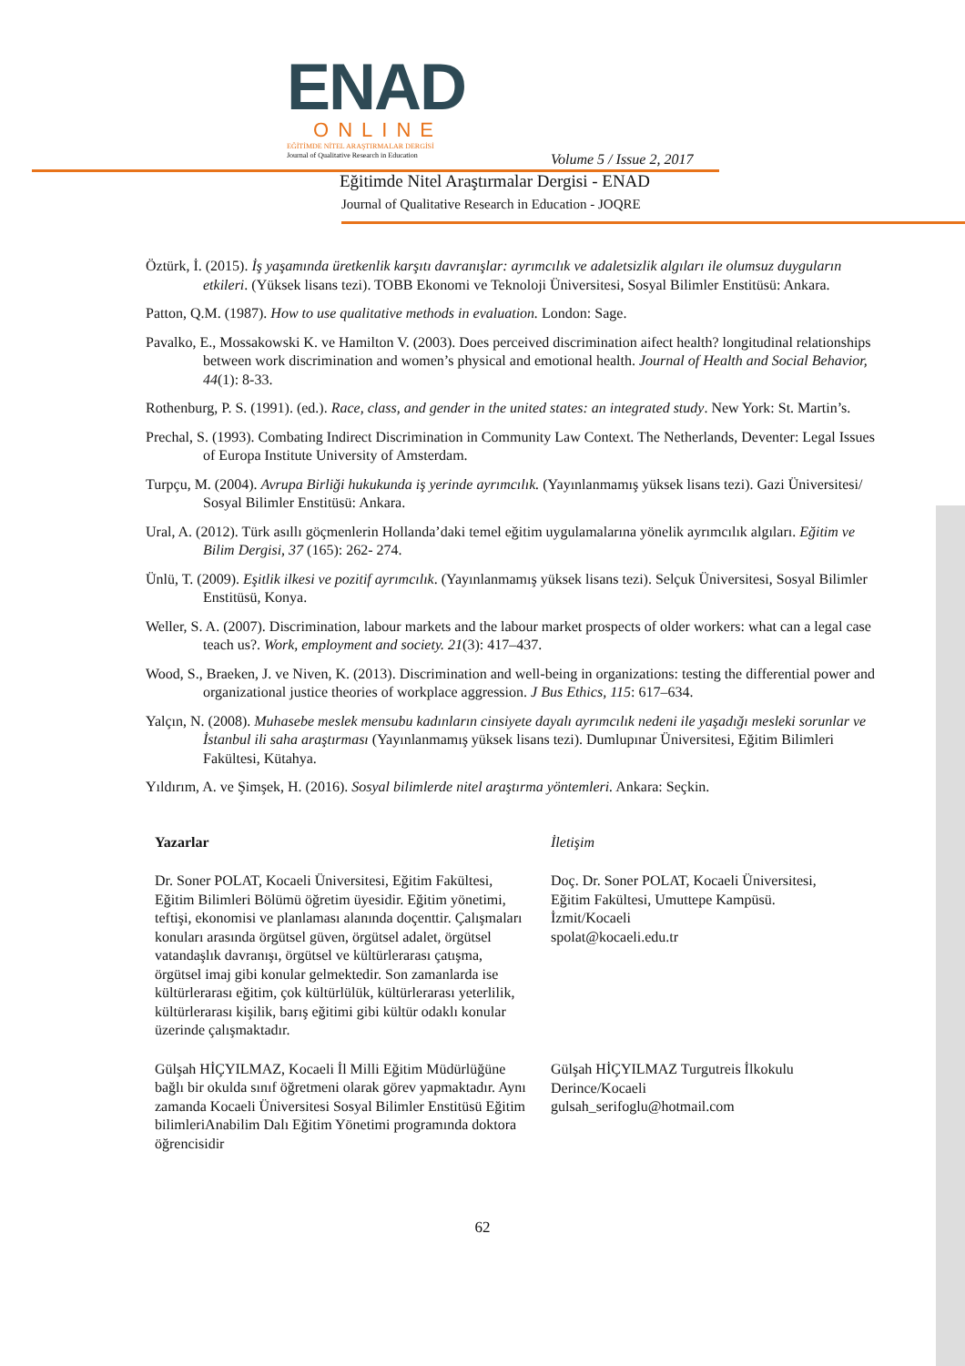ENAD
ONLINE
EĞİTİMDE NİTEL ARAŞTIRMALAR DERGİSİ
Journal of Qualitative Research in Education
Volume 5 / Issue 2, 2017
Eğitimde Nitel Araştırmalar Dergisi - ENAD
Journal of Qualitative Research in Education - JOQRE
Öztürk, İ. (2015). İş yaşamında üretkenlik karşıtı davranışlar: ayrımcılık ve adaletsizlik algıları ile olumsuz duyguların etkileri. (Yüksek lisans tezi). TOBB Ekonomi ve Teknoloji Üniversitesi, Sosyal Bilimler Enstitüsü: Ankara.
Patton, Q.M. (1987). How to use qualitative methods in evaluation. London: Sage.
Pavalko, E., Mossakowski K. ve Hamilton V. (2003). Does perceived discrimination aifect health? longitudinal relationships between work discrimination and women’s physical and emotional health. Journal of Health and Social Behavior, 44(1): 8-33.
Rothenburg, P. S. (1991). (ed.). Race, class, and gender in the united states: an integrated study. New York: St. Martin’s.
Prechal, S. (1993). Combating Indirect Discrimination in Community Law Context. The Netherlands, Deventer: Legal Issues of Europa Institute University of Amsterdam.
Turpçu, M. (2004). Avrupa Birliği hukukunda iş yerinde ayrımcılık. (Yayınlanmamış yüksek lisans tezi). Gazi Üniversitesi/ Sosyal Bilimler Enstitüsü: Ankara.
Ural, A. (2012). Türk asıllı göçmenlerin Hollanda’daki temel eğitim uygulamalarına yönelik ayrımcılık algıları. Eğitim ve Bilim Dergisi, 37 (165): 262- 274.
Ünlü, T. (2009). Eşitlik ilkesi ve pozitif ayrımcılık. (Yayınlanmamış yüksek lisans tezi). Selçuk Üniversitesi, Sosyal Bilimler Enstitüsü, Konya.
Weller, S. A. (2007). Discrimination, labour markets and the labour market prospects of older workers: what can a legal case teach us?. Work, employment and society. 21(3): 417–437.
Wood, S., Braeken, J. ve Niven, K. (2013). Discrimination and well-being in organizations: testing the differential power and organizational justice theories of workplace aggression. J Bus Ethics, 115: 617–634.
Yalçın, N. (2008). Muhasebe meslek mensubu kadınların cinsiyete dayalı ayrımcılık nedeni ile yaşadığı mesleki sorunlar ve İstanbul ili saha araştırması (Yayınlanmamış yüksek lisans tezi). Dumlupınar Üniversitesi, Eğitim Bilimleri Fakültesi, Kütahya.
Yıldırım, A. ve Şimşek, H. (2016). Sosyal bilimlerde nitel araştırma yöntemleri. Ankara: Seçkin.
Yazarlar
Dr. Soner POLAT, Kocaeli Üniversitesi, Eğitim Fakültesi, Eğitim Bilimleri Bölümü öğretim üyesidir. Eğitim yönetimi, teftişi, ekonomisi ve planlaması alanında doçenttir. Çalışmaları konuları arasında örgütsel güven, örgütsel adalet, örgütsel vatandaşlık davranışı, örgütsel ve kültürlerarası çatışma, örgütsel imaj gibi konular gelmektedir. Son zamanlarda ise kültürlerarası eğitim, çok kültürlülük, kültürlerarası yeterlilik, kültürlerarası kişilik, barış eğitimi gibi kültür odaklı konular üzerinde çalışmaktadır.
Gülşah HİÇYILMAZ, Kocaeli İl Milli Eğitim Müdürlüğüne bağlı bir okulda sınıf öğretmeni olarak görev yapmaktadır. Aynı zamanda Kocaeli Üniversitesi Sosyal Bilimler Enstitüsü Eğitim bilimleriAnabilim Dalı Eğitim Yönetimi programında doktora öğrencisidir
İletişim
Doç. Dr. Soner POLAT, Kocaeli Üniversitesi, Eğitim Fakültesi, Umuttepe Kampüsü. İzmit/Kocaeli
spolat@kocaeli.edu.tr
Gülşah HİÇYILMAZ Turgutreis İlkokulu Derince/Kocaeli
gulsah_serifoglu@hotmail.com
62